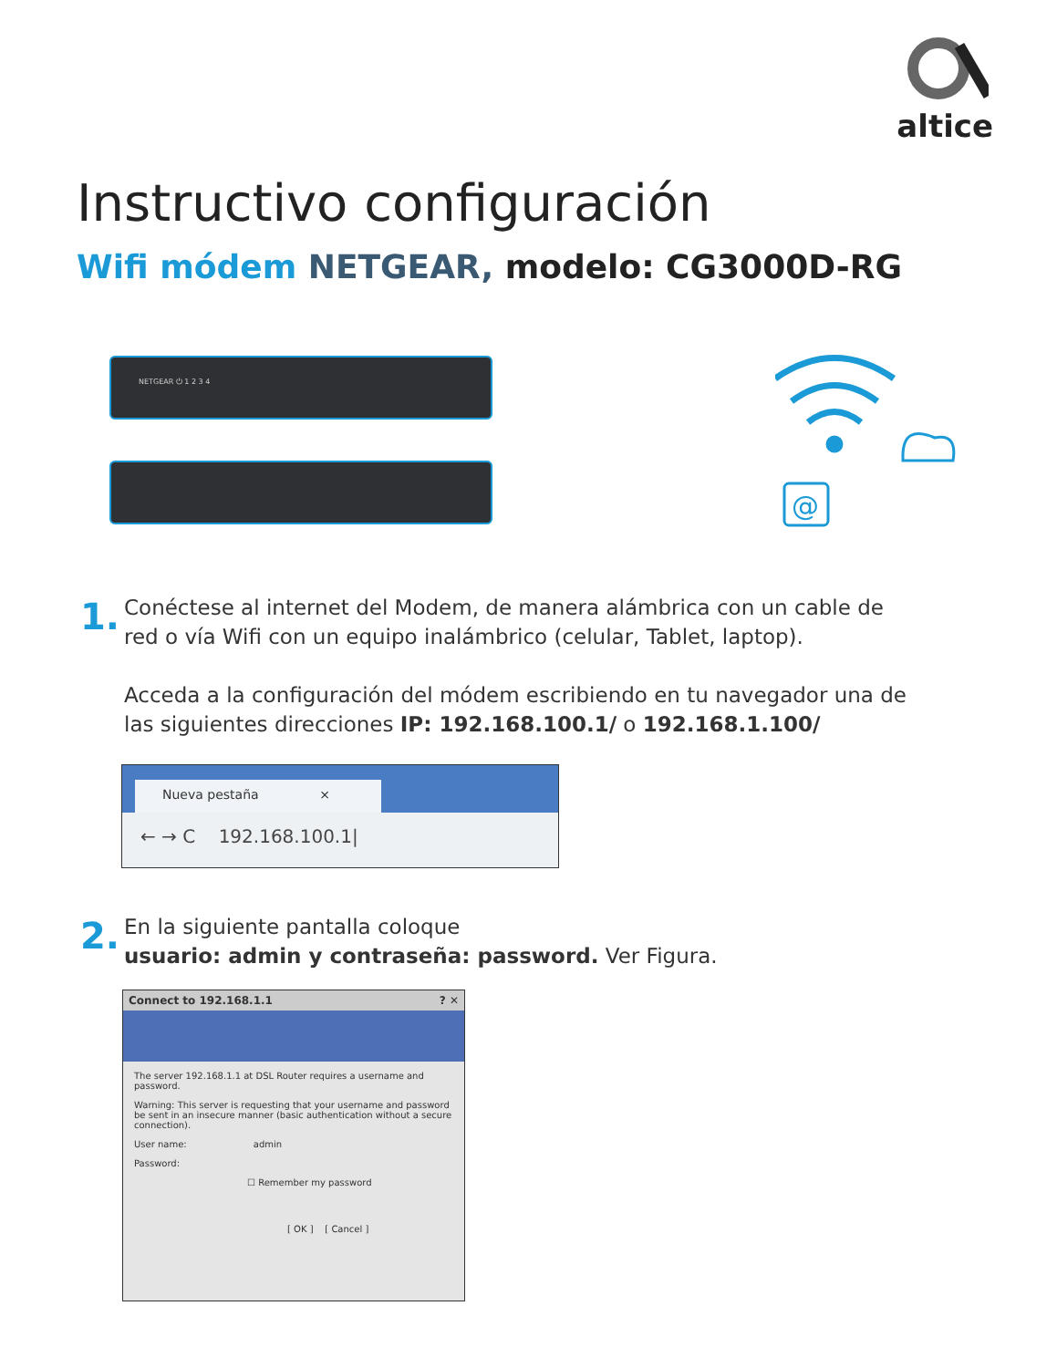altice
Instructivo configuración
Wifi módem NETGEAR, modelo: CG3000D-RG
NETGEAR ⏻ 1 2 3 4
@
1.
Conéctese al internet del Modem, de manera alámbrica con un cable de
red o vía Wifi con un equipo inalámbrico (celular, Tablet, laptop).
Acceda a la configuración del módem escribiendo en tu navegador una de
las siguientes direcciones IP: 192.168.100.1/ o 192.168.1.100/
Nueva pestaña ×
← → C 192.168.100.1|
2.
En la siguiente pantalla coloque
usuario: admin y contraseña: password. Ver Figura.
Connect to 192.168.1.1 ? ✕
The server 192.168.1.1 at DSL Router requires a username and password.
Warning: This server is requesting that your username and password be sent in an insecure manner (basic authentication without a secure connection).
User name: admin
Password:
☐ Remember my password
[ OK ] [ Cancel ]